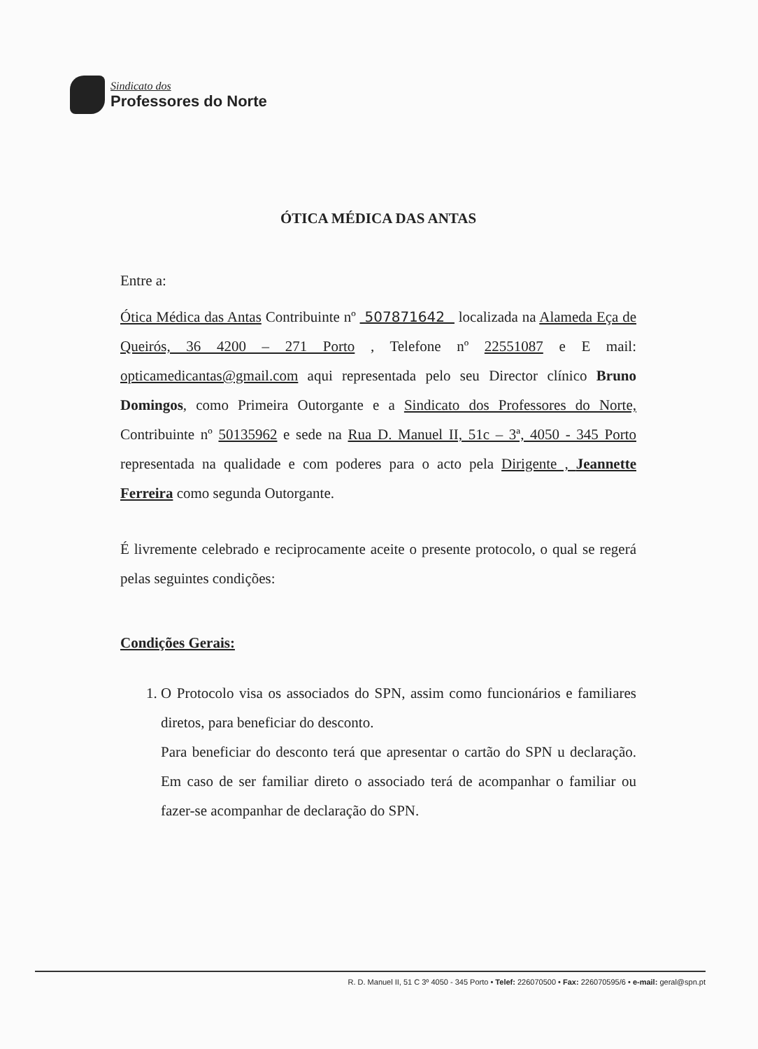Sindicato dos
Professores do Norte
ÓTICA MÉDICA DAS ANTAS
Entre a:
Ótica Médica das Antas Contribuinte nº 507871642 localizada na Alameda Eça de Queirós, 36 4200 – 271 Porto , Telefone nº 22551087 e E mail: opticamedicantas@gmail.com aqui representada pelo seu Director clínico Bruno Domingos, como Primeira Outorgante e a Sindicato dos Professores do Norte, Contribuinte nº 50135962 e sede na Rua D. Manuel II, 51c – 3ª, 4050 - 345 Porto representada na qualidade e com poderes para o acto pela Dirigente , Jeannette Ferreira como segunda Outorgante.
É livremente celebrado e reciprocamente aceite o presente protocolo, o qual se regerá pelas seguintes condições:
Condições Gerais:
1. O Protocolo visa os associados do SPN, assim como funcionários e familiares diretos, para beneficiar do desconto.
Para beneficiar do desconto terá que apresentar o cartão do SPN u declaração. Em caso de ser familiar direto o associado terá de acompanhar o familiar ou fazer-se acompanhar de declaração do SPN.
R. D. Manuel II, 51 C 3º 4050 - 345 Porto • Telef: 226070500 • Fax: 226070595/6 • e-mail: geral@spn.pt